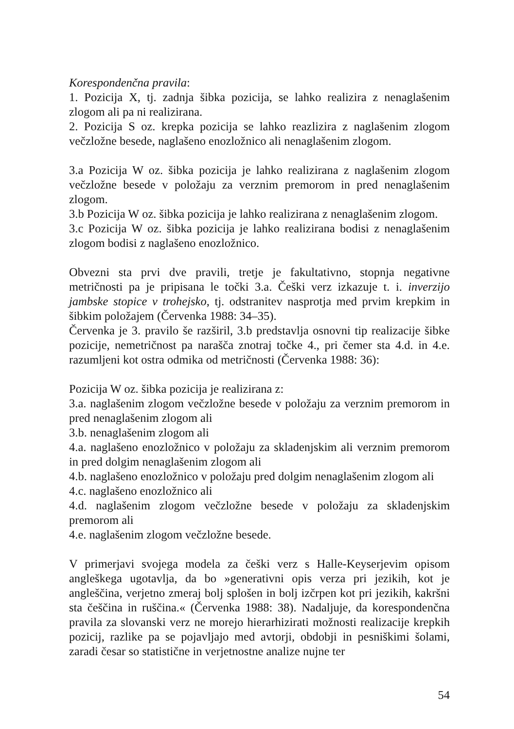Korespondenčna pravila:
1. Pozicija X, tj. zadnja šibka pozicija, se lahko realizira z nenaglašenim zlogom ali pa ni realizirana.
2. Pozicija S oz. krepka pozicija se lahko reazlizira z naglašenim zlogom večzložne besede, naglašeno enozložnico ali nenaglašenim zlogom.
3.a Pozicija W oz. šibka pozicija je lahko realizirana z naglašenim zlogom večzložne besede v položaju za verznim premorom in pred nenaglašenim zlogom.
3.b Pozicija W oz. šibka pozicija je lahko realizirana z nenaglašenim zlogom.
3.c Pozicija W oz. šibka pozicija je lahko realizirana bodisi z nenaglašenim zlogom bodisi z naglašeno enozložnico.
Obvezni sta prvi dve pravili, tretje je fakultativno, stopnja negativne metričnosti pa je pripisana le točki 3.a. Češki verz izkazuje t. i. inverzijo jambske stopice v trohejsko, tj. odstranitev nasprotja med prvim krepkim in šibkim položajem (Červenka 1988: 34–35).
Červenka je 3. pravilo še razširil, 3.b predstavlja osnovni tip realizacije šibke pozicije, nemetričnost pa narašča znotraj točke 4., pri čemer sta 4.d. in 4.e. razumljeni kot ostra odmika od metričnosti (Červenka 1988: 36):
Pozicija W oz. šibka pozicija je realizirana z:
3.a. naglašenim zlogom večzložne besede v položaju za verznim premorom in pred nenaglašenim zlogom ali
3.b. nenaglašenim zlogom ali
4.a. naglašeno enozložnico v položaju za skladenjskim ali verznim premorom in pred dolgim nenaglašenim zlogom ali
4.b. naglašeno enozložnico v položaju pred dolgim nenaglašenim zlogom ali
4.c. naglašeno enozložnico ali
4.d. naglašenim zlogom večzložne besede v položaju za skladenjskim premorom ali
4.e. naglašenim zlogom večzložne besede.
V primerjavi svojega modela za češki verz s Halle-Keyserjevim opisom angleškega ugotavlja, da bo »generativni opis verza pri jezikih, kot je angleščina, verjetno zmeraj bolj splošen in bolj izčrpen kot pri jezikih, kakršni sta češčina in ruščina.« (Červenka 1988: 38). Nadaljuje, da korespondenčna pravila za slovanski verz ne morejo hierarhizirati možnosti realizacije krepkih pozicij, razlike pa se pojavljajo med avtorji, obdobji in pesniškimi šolami, zaradi česar so statistične in verjetnostne analize nujne ter
54